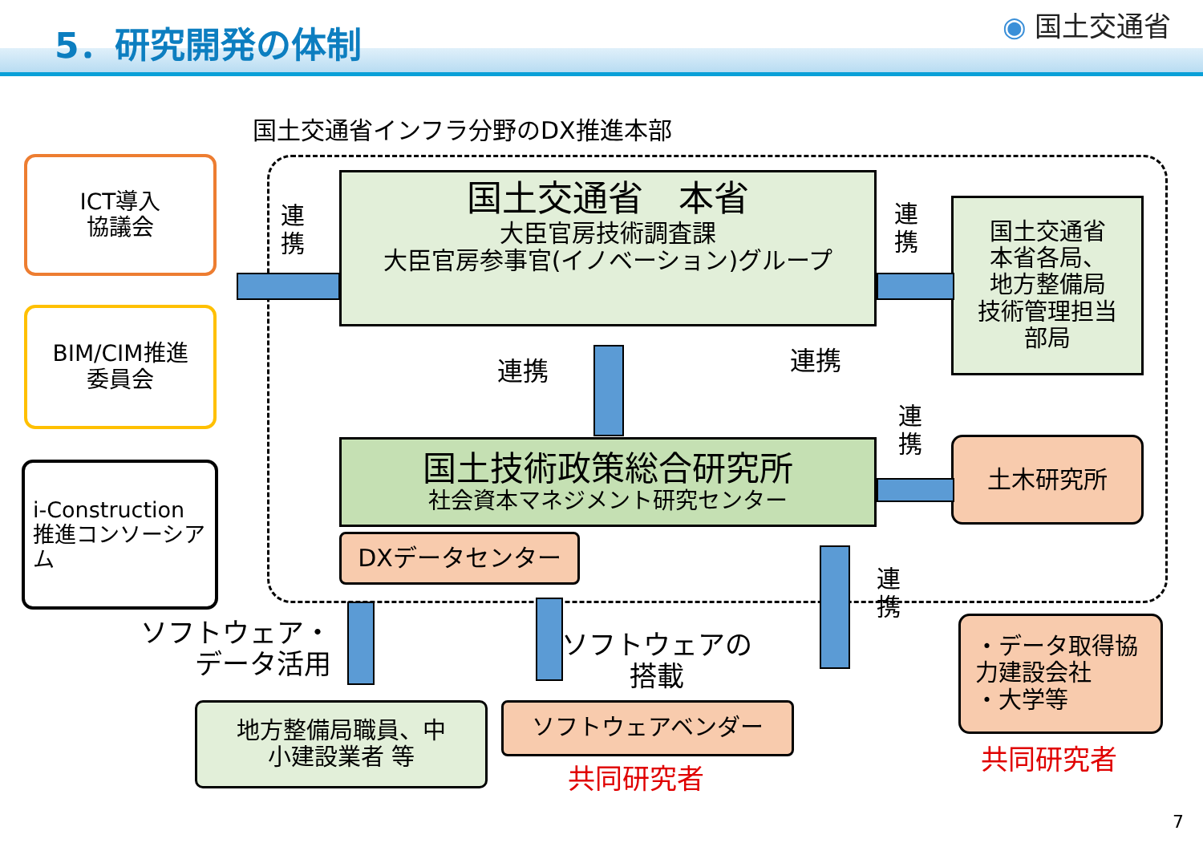5．研究開発の体制 ◉ 国土交通省
国土交通省インフラ分野のDX推進本部
ICT導入
協議会
BIM/CIM推進
委員会
i-Construction
推進コンソーシアム
国土交通省　本省
大臣官房技術調査課
大臣官房参事官(イノベーション)グループ
国土交通省
本省各局、
地方整備局
技術管理担当
部局
国土技術政策総合研究所
社会資本マネジメント研究センター
DXデータセンター
土木研究所
連
携
連
携
連携 連携
連
携
連
携
ソフトウェア・
データ活用
ソフトウェアの
搭載
地方整備局職員、中
小建設業者 等
ソフトウェアベンダー
共同研究者
・データ取得協力建設会社
・大学等
共同研究者
7